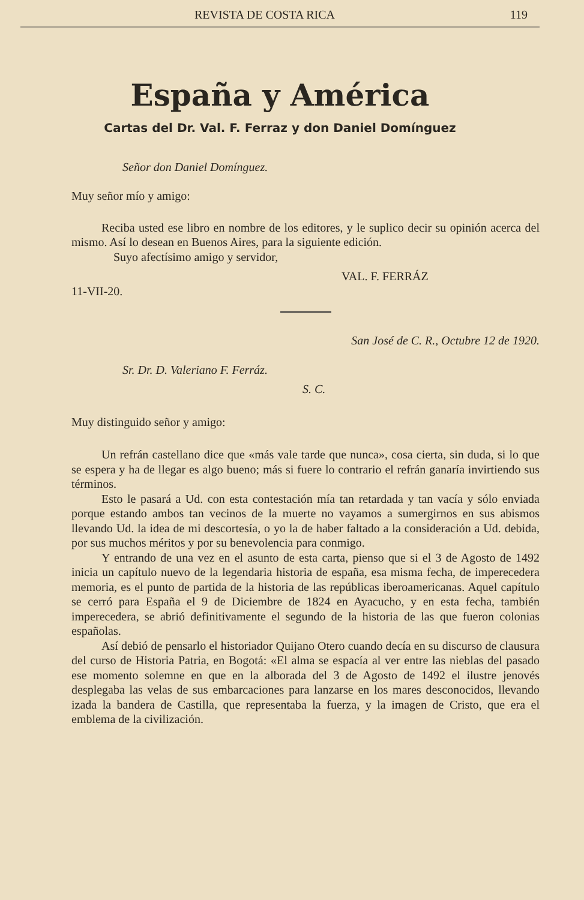REVISTA DE COSTA RICA 119
España y América
Cartas del Dr. Val. F. Ferraz y don Daniel Domínguez
Señor don Daniel Domínguez.
Muy señor mío y amigo:
Reciba usted ese libro en nombre de los editores, y le suplico decir su opinión acerca del mismo. Así lo desean en Buenos Aires, para la siguiente edición.
Suyo afectísimo amigo y servidor,
VAL. F. FERRÁZ
11-VII-20.
San José de C. R., Octubre 12 de 1920.
Sr. Dr. D. Valeriano F. Ferráz.
S. C.
Muy distinguido señor y amigo:
Un refrán castellano dice que «más vale tarde que nunca», cosa cierta, sin duda, si lo que se espera y ha de llegar es algo bueno; más si fuere lo contrario el refrán ganaría invirtiendo sus términos.
Esto le pasará a Ud. con esta contestación mía tan retardada y tan vacía y sólo enviada porque estando ambos tan vecinos de la muerte no vayamos a sumergirnos en sus abismos llevando Ud. la idea de mi descortesía, o yo la de haber faltado a la consideración a Ud. debida, por sus muchos méritos y por su benevolencia para conmigo.
Y entrando de una vez en el asunto de esta carta, pienso que si el 3 de Agosto de 1492 inicia un capítulo nuevo de la legendaria historia de españa, esa misma fecha, de imperecedera memoria, es el punto de partida de la historia de las repúblicas iberoamericanas. Aquel capítulo se cerró para España el 9 de Diciembre de 1824 en Ayacucho, y en esta fecha, también imperecedera, se abrió definitivamente el segundo de la historia de las que fueron colonias españolas.
Así debió de pensarlo el historiador Quijano Otero cuando decía en su discurso de clausura del curso de Historia Patria, en Bogotá: «El alma se espacía al ver entre las nieblas del pasado ese momento solemne en que en la alborada del 3 de Agosto de 1492 el ilustre jenovés desplegaba las velas de sus embarcaciones para lanzarse en los mares desconocidos, llevando izada la bandera de Castilla, que representaba la fuerza, y la imagen de Cristo, que era el emblema de la civilización.